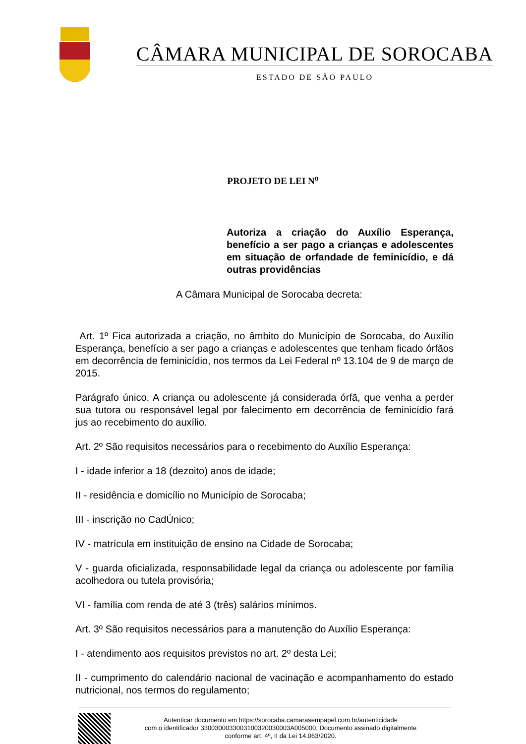CÂMARA MUNICIPAL DE SOROCABA
ESTADO DE SÃO PAULO
PROJETO DE LEI N<sup>o</sup>
Autoriza a criação do Auxílio Esperança, benefício a ser pago a crianças e adolescentes em situação de orfandade de feminicídio, e dá outras providências
A Câmara Municipal de Sorocaba decreta:
Art. 1º Fica autorizada a criação, no âmbito do Município de Sorocaba, do Auxílio Esperança, benefício a ser pago a crianças e adolescentes que tenham ficado órfãos em decorrência de feminicídio, nos termos da Lei Federal nº 13.104 de 9 de março de 2015.
Parágrafo único. A criança ou adolescente já considerada órfã, que venha a perder sua tutora ou responsável legal por falecimento em decorrência de feminicídio fará jus ao recebimento do auxílio.
Art. 2º São requisitos necessários para o recebimento do Auxílio Esperança:
I - idade inferior a 18 (dezoito) anos de idade;
II - residência e domicílio no Município de Sorocaba;
III - inscrição no CadÚnico;
IV - matrícula em instituição de ensino na Cidade de Sorocaba;
V - guarda oficializada, responsabilidade legal da criança ou adolescente por família acolhedora ou tutela provisória;
VI - família com renda de até 3 (três) salários mínimos.
Art. 3º São requisitos necessários para a manutenção do Auxílio Esperança:
I - atendimento aos requisitos previstos no art. 2º desta Lei;
II - cumprimento do calendário nacional de vacinação e acompanhamento do estado nutricional, nos termos do regulamento;
Autenticar documento em https://sorocaba.camarasempapel.com.br/autenticidade
com o identificador 3300300033003100320030003A005000, Documento assinado digitalmente
conforme art. 4º, II da Lei 14.063/2020.